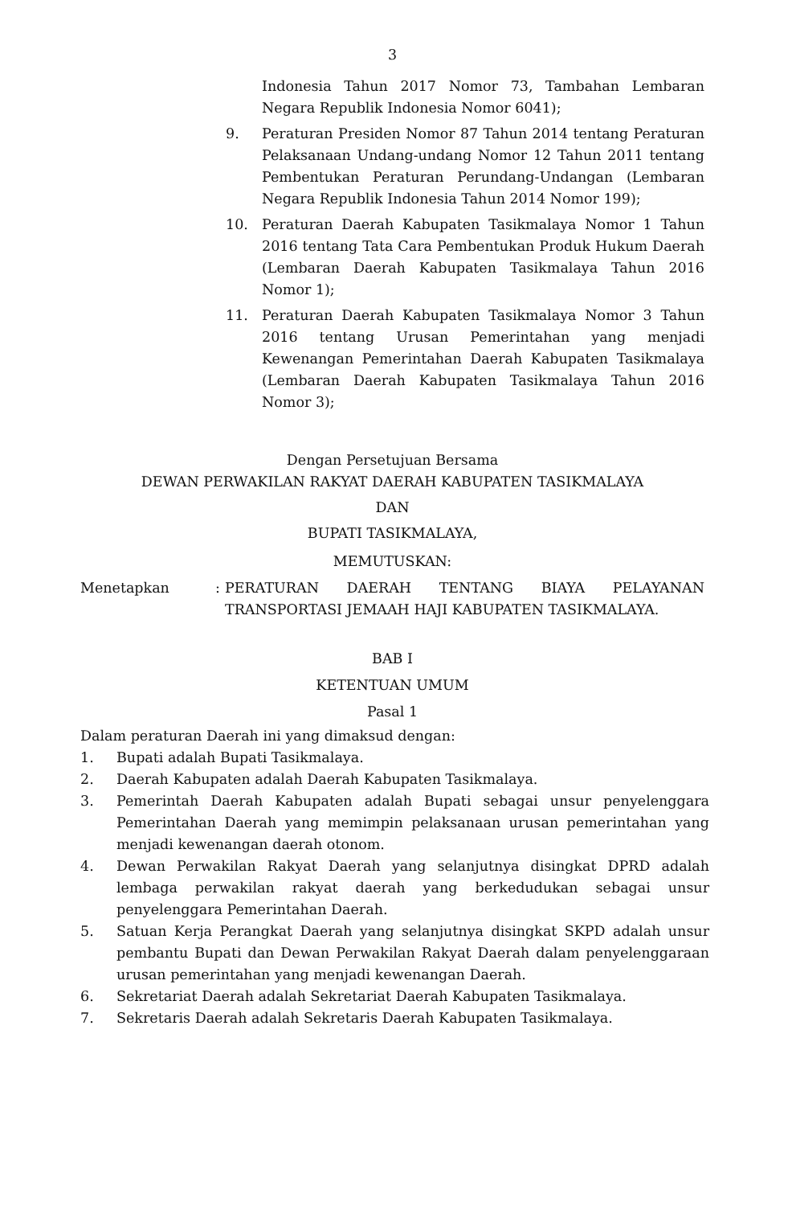3
Indonesia Tahun 2017 Nomor 73, Tambahan Lembaran Negara Republik Indonesia Nomor 6041);
9. Peraturan Presiden Nomor 87 Tahun 2014 tentang Peraturan Pelaksanaan Undang-undang Nomor 12 Tahun 2011 tentang Pembentukan Peraturan Perundang-Undangan (Lembaran Negara Republik Indonesia Tahun 2014 Nomor 199);
10. Peraturan Daerah Kabupaten Tasikmalaya Nomor 1 Tahun 2016 tentang Tata Cara Pembentukan Produk Hukum Daerah (Lembaran Daerah Kabupaten Tasikmalaya Tahun 2016 Nomor 1);
11. Peraturan Daerah Kabupaten Tasikmalaya Nomor 3 Tahun 2016 tentang Urusan Pemerintahan yang menjadi Kewenangan Pemerintahan Daerah Kabupaten Tasikmalaya (Lembaran Daerah Kabupaten Tasikmalaya Tahun 2016 Nomor 3);
Dengan Persetujuan Bersama
DEWAN PERWAKILAN RAKYAT DAERAH KABUPATEN TASIKMALAYA
DAN
BUPATI TASIKMALAYA,
MEMUTUSKAN:
Menetapkan : PERATURAN DAERAH TENTANG BIAYA PELAYANAN TRANSPORTASI JEMAAH HAJI KABUPATEN TASIKMALAYA.
BAB I
KETENTUAN UMUM
Pasal 1
Dalam peraturan Daerah ini yang dimaksud dengan:
1. Bupati adalah Bupati Tasikmalaya.
2. Daerah Kabupaten adalah Daerah Kabupaten Tasikmalaya.
3. Pemerintah Daerah Kabupaten adalah Bupati sebagai unsur penyelenggara Pemerintahan Daerah yang memimpin pelaksanaan urusan pemerintahan yang menjadi kewenangan daerah otonom.
4. Dewan Perwakilan Rakyat Daerah yang selanjutnya disingkat DPRD adalah lembaga perwakilan rakyat daerah yang berkedudukan sebagai unsur penyelenggara Pemerintahan Daerah.
5. Satuan Kerja Perangkat Daerah yang selanjutnya disingkat SKPD adalah unsur pembantu Bupati dan Dewan Perwakilan Rakyat Daerah dalam penyelenggaraan urusan pemerintahan yang menjadi kewenangan Daerah.
6. Sekretariat Daerah adalah Sekretariat Daerah Kabupaten Tasikmalaya.
7. Sekretaris Daerah adalah Sekretaris Daerah Kabupaten Tasikmalaya.